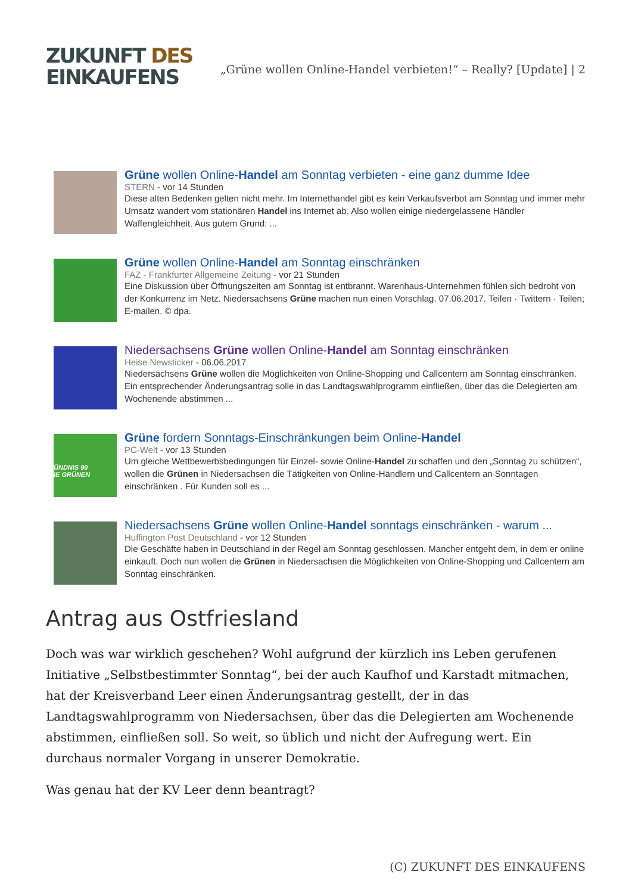ZUKUNFT DES
EINKAUFENS
„Grüne wollen Online-Handel verbieten!“ – Really? [Update] | 2
Grüne wollen Online-Handel am Sonntag verbieten - eine ganz dumme Idee
STERN - vor 14 Stunden
Diese alten Bedenken gelten nicht mehr. Im Internethandel gibt es kein Verkaufsverbot am Sonntag und immer mehr Umsatz wandert vom stationären Handel ins Internet ab. Also wollen einige niedergelassene Händler Waffengleichheit. Aus gutem Grund: ...
Grüne wollen Online-Handel am Sonntag einschränken
FAZ - Frankfurter Allgemeine Zeitung - vor 21 Stunden
Eine Diskussion über Öffnungszeiten am Sonntag ist entbrannt. Warenhaus-Unternehmen fühlen sich bedroht von der Konkurrenz im Netz. Niedersachsens Grüne machen nun einen Vorschlag. 07.06.2017. Teilen · Twittern · Teilen; E-mailen. © dpa.
Niedersachsens Grüne wollen Online-Handel am Sonntag einschränken
Heise Newsticker - 06.06.2017
Niedersachsens Grüne wollen die Möglichkeiten von Online-Shopping und Callcentern am Sonntag einschränken. Ein entsprechender Änderungsantrag solle in das Landtagswahlprogramm einfließen, über das die Delegierten am Wochenende abstimmen ...
ÜNDNIS 90
IE GRÜNEN
Grüne fordern Sonntags-Einschränkungen beim Online-Handel
PC-Welt - vor 13 Stunden
Um gleiche Wettbewerbsbedingungen für Einzel- sowie Online-Handel zu schaffen und den „Sonntag zu schützen“, wollen die Grünen in Niedersachsen die Tätigkeiten von Online-Händlern und Callcentern an Sonntagen einschränken . Für Kunden soll es ...
Niedersachsens Grüne wollen Online-Handel sonntags einschränken - warum ...
Huffington Post Deutschland - vor 12 Stunden
Die Geschäfte haben in Deutschland in der Regel am Sonntag geschlossen. Mancher entgeht dem, in dem er online einkauft. Doch nun wollen die Grünen in Niedersachsen die Möglichkeiten von Online-Shopping und Callcentern am Sonntag einschränken.
Antrag aus Ostfriesland
Doch was war wirklich geschehen? Wohl aufgrund der kürzlich ins Leben gerufenen Initiative „Selbstbestimmter Sonntag“, bei der auch Kaufhof und Karstadt mitmachen, hat der Kreisverband Leer einen Änderungsantrag gestellt, der in das Landtagswahlprogramm von Niedersachsen, über das die Delegierten am Wochenende abstimmen, einfließen soll. So weit, so üblich und nicht der Aufregung wert. Ein durchaus normaler Vorgang in unserer Demokratie.
Was genau hat der KV Leer denn beantragt?
(C) ZUKUNFT DES EINKAUFENS